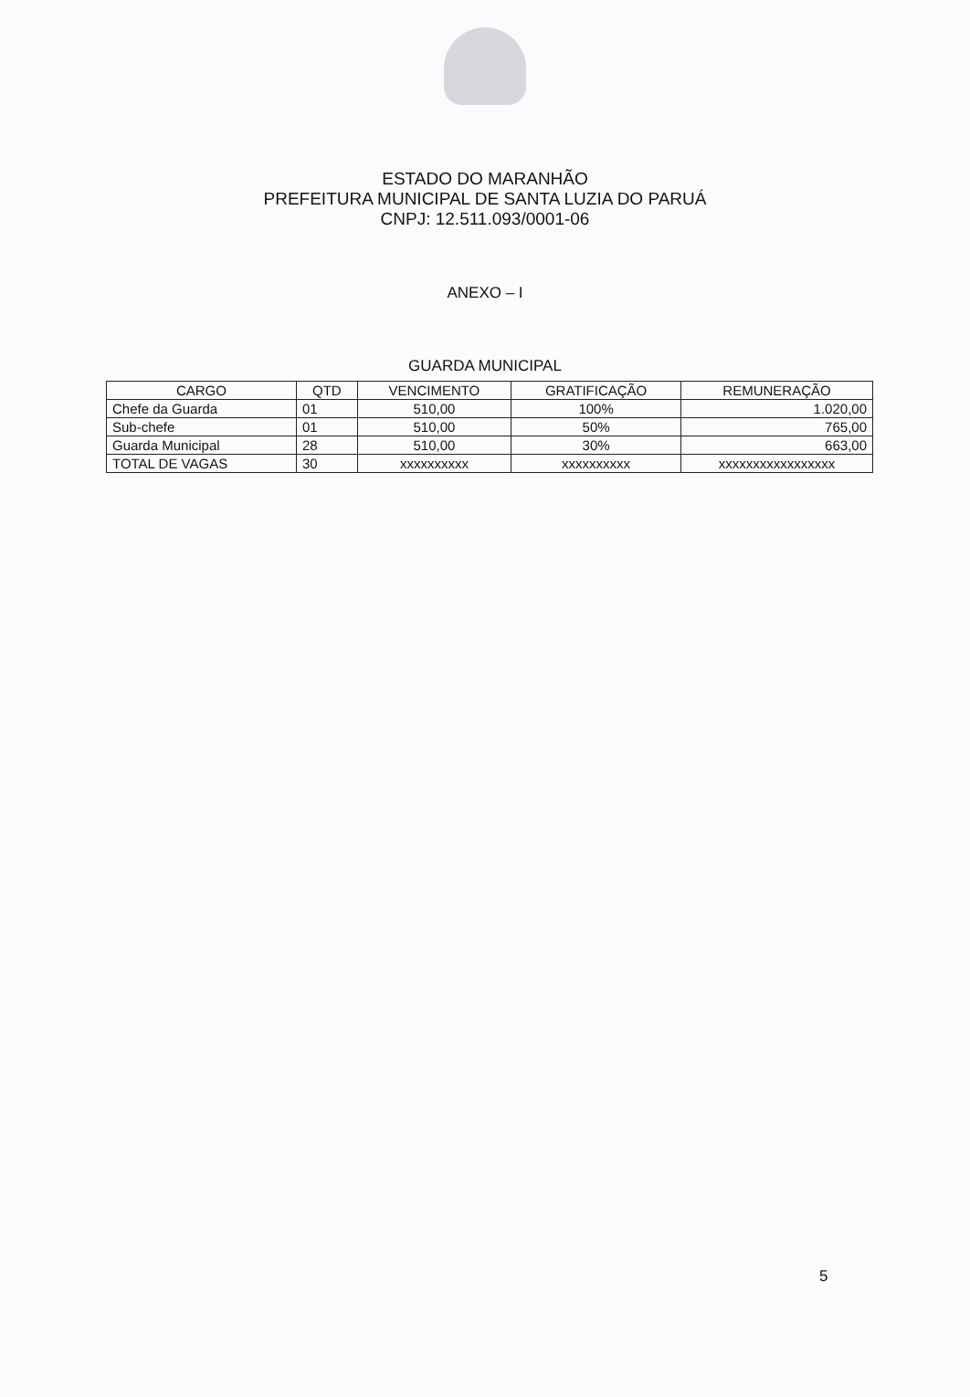ESTADO DO MARANHÃO
PREFEITURA MUNICIPAL DE SANTA LUZIA DO PARUÁ
CNPJ: 12.511.093/0001-06
ANEXO – I
GUARDA MUNICIPAL
| CARGO | QTD | VENCIMENTO | GRATIFICAÇÃO | REMUNERAÇÃO |
| --- | --- | --- | --- | --- |
| Chefe da Guarda | 01 | 510,00 | 100% | 1.020,00 |
| Sub-chefe | 01 | 510,00 | 50% | 765,00 |
| Guarda Municipal | 28 | 510,00 | 30% | 663,00 |
| TOTAL DE VAGAS | 30 | xxxxxxxxxx | xxxxxxxxxx | xxxxxxxxxxxxxxxxx |
5